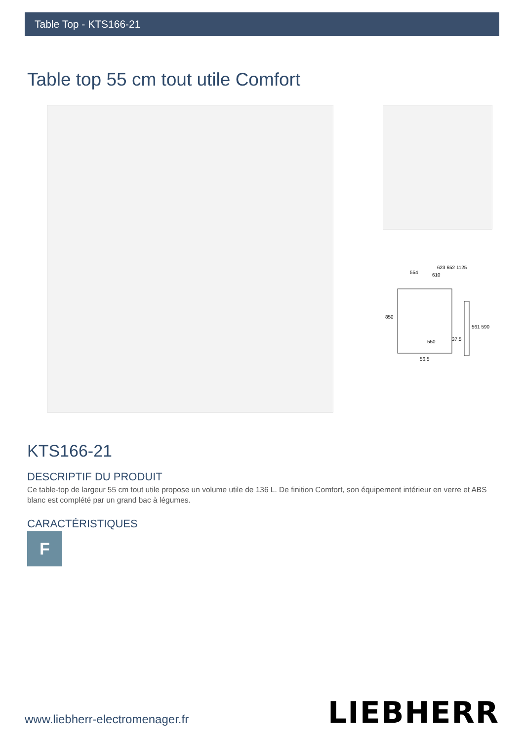Table Top - KTS166-21
Table top 55 cm tout utile Comfort
554
623 652 1125
610
850
550
37,5
561 590
56,5
KTS166-21
DESCRIPTIF DU PRODUIT
Ce table-top de largeur 55 cm tout utile propose un volume utile de 136 L. De finition Comfort, son équipement intérieur en verre et ABS blanc est complété par un grand bac à légumes.
CARACTÉRISTIQUES
F
www.liebherr-electromenager.fr LIEBHERR